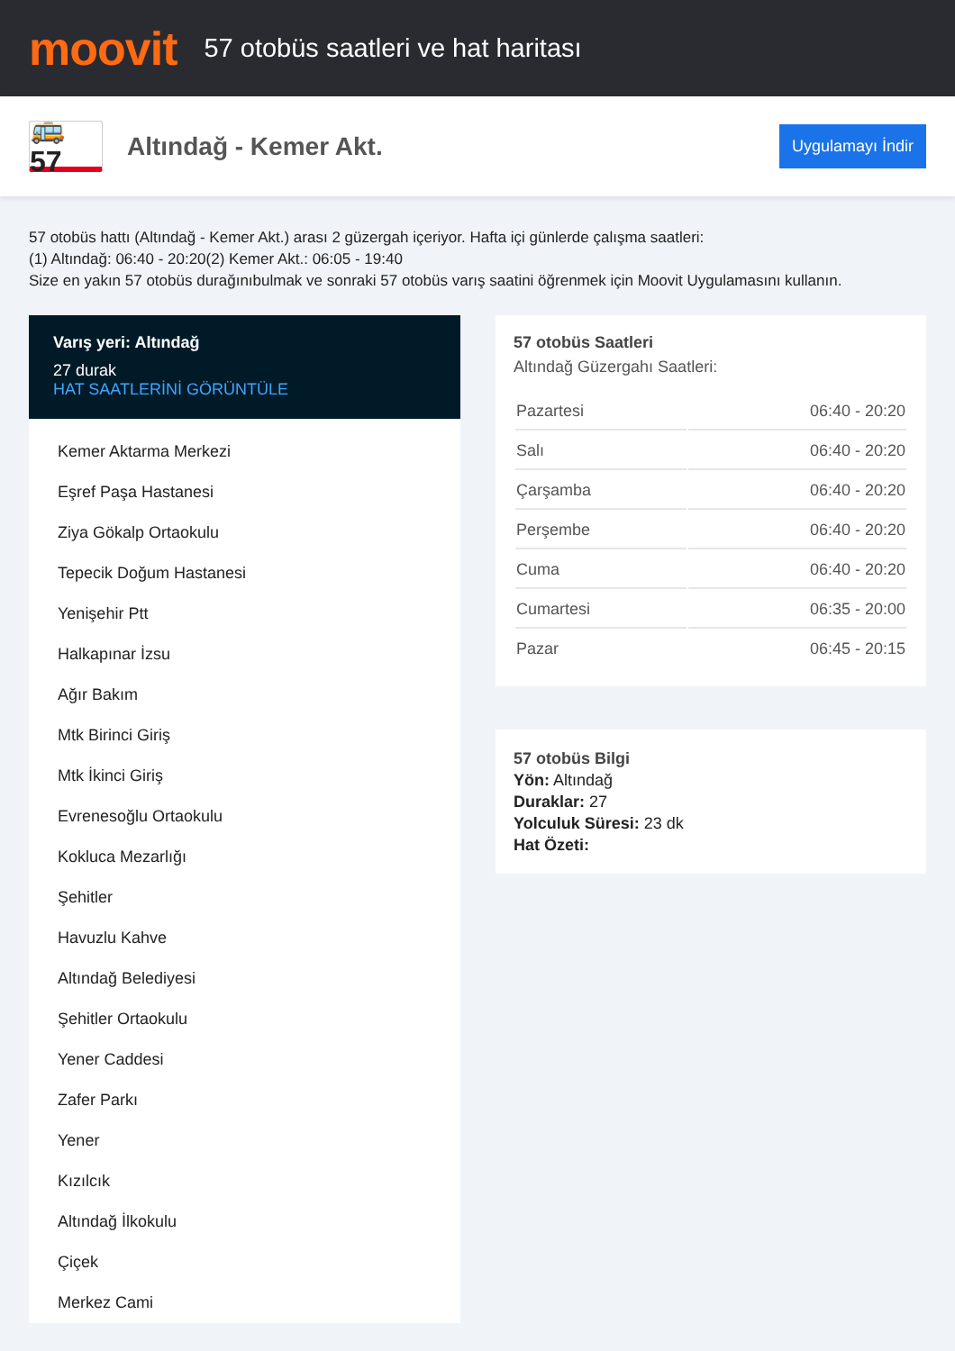moovit
57 otobüs saatleri ve hat haritası
🚌 57
Altındağ - Kemer Akt.
Uygulamayı İndir
57 otobüs hattı (Altındağ - Kemer Akt.) arası 2 güzergah içeriyor. Hafta içi günlerde çalışma saatleri:
(1) Altındağ: 06:40 - 20:20(2) Kemer Akt.: 06:05 - 19:40
Size en yakın 57 otobüs durağınıbulmak ve sonraki 57 otobüs varış saatini öğrenmek için Moovit Uygulamasını kullanın.
Varış yeri: Altındağ
27 durak
HAT SAATLERİNİ GÖRÜNTÜLE
Kemer Aktarma Merkezi
Eşref Paşa Hastanesi
Ziya Gökalp Ortaokulu
Tepecik Doğum Hastanesi
Yenişehir Ptt
Halkapınar İzsu
Ağır Bakım
Mtk Birinci Giriş
Mtk İkinci Giriş
Evrenesoğlu Ortaokulu
Kokluca Mezarlığı
Şehitler
Havuzlu Kahve
Altındağ Belediyesi
Şehitler Ortaokulu
Yener Caddesi
Zafer Parkı
Yener
Kızılcık
Altındağ İlkokulu
Çiçek
Merkez Cami
57 otobüs Saatleri
Altındağ Güzergahı Saatleri:
| Pazartesi | 06:40 - 20:20 |
| Salı | 06:40 - 20:20 |
| Çarşamba | 06:40 - 20:20 |
| Perşembe | 06:40 - 20:20 |
| Cuma | 06:40 - 20:20 |
| Cumartesi | 06:35 - 20:00 |
| Pazar | 06:45 - 20:15 |
57 otobüs Bilgi
Yön: Altındağ
Duraklar: 27
Yolculuk Süresi: 23 dk
Hat Özeti: